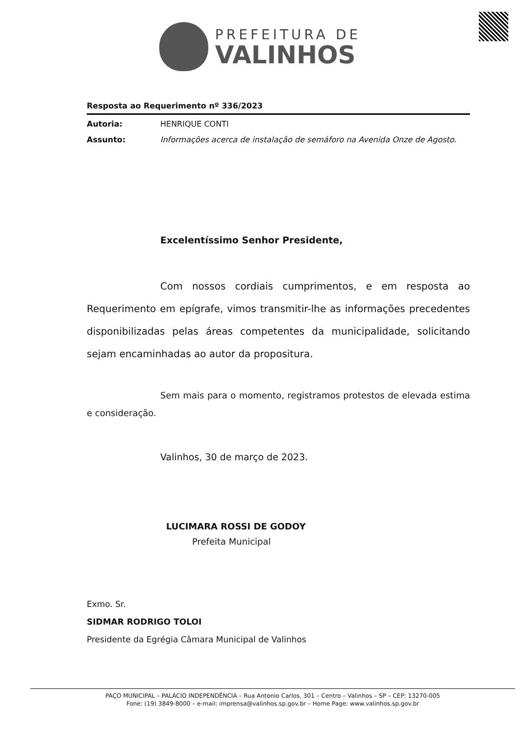PREFEITURA DE
VALINHOS
Resposta ao Requerimento nº 336/2023
Autoria: HENRIQUE CONTI
Assunto: Informações acerca de instalação de semáforo na Avenida Onze de Agosto.
Excelentíssimo Senhor Presidente,
Com nossos cordiais cumprimentos, e em resposta ao Requerimento em epígrafe, vimos transmitir-lhe as informações precedentes disponibilizadas pelas áreas competentes da municipalidade, solicitando sejam encaminhadas ao autor da propositura.
Sem mais para o momento, registramos protestos de elevada estima e consideração.
Valinhos, 30 de março de 2023.
LUCIMARA ROSSI DE GODOY
Prefeita Municipal
Exmo. Sr.
SIDMAR RODRIGO TOLOI
Presidente da Egrégia Câmara Municipal de Valinhos
PAÇO MUNICIPAL – PALÁCIO INDEPENDÊNCIA – Rua Antonio Carlos, 301 – Centro – Valinhos – SP – CEP: 13270-005
Fone: (19) 3849-8000 – e-mail: imprensa@valinhos.sp.gov.br – Home Page: www.valinhos.sp.gov.br